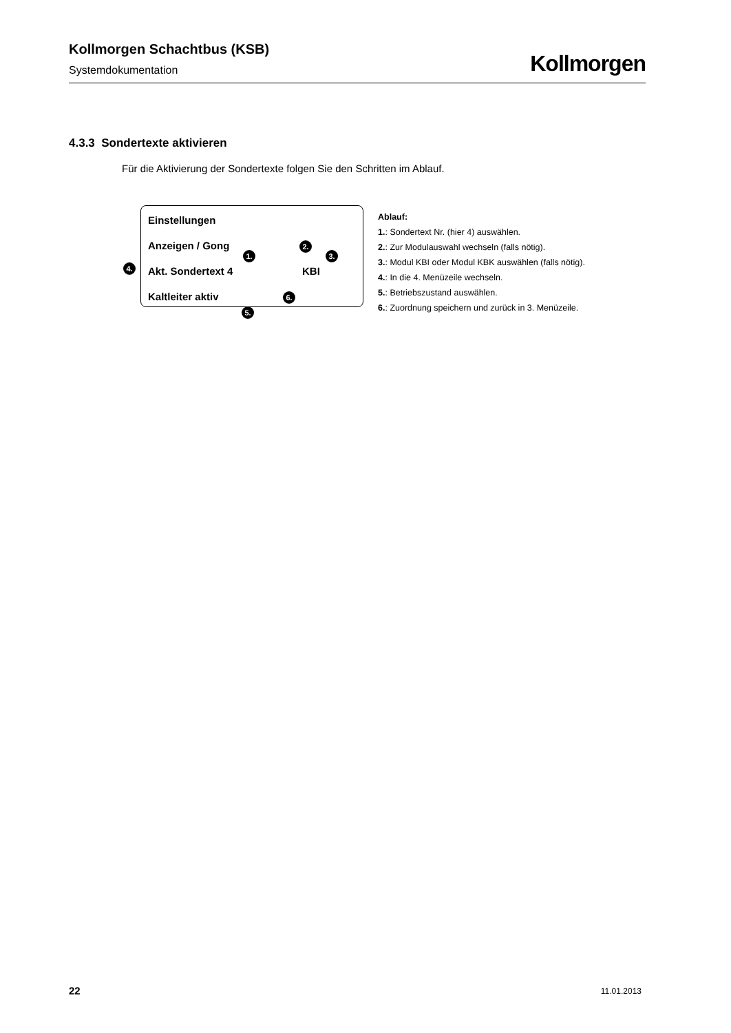Kollmorgen Schachtbus (KSB)
Systemdokumentation
Kollmorgen
4.3.3 Sondertexte aktivieren
Für die Aktivierung der Sondertexte folgen Sie den Schritten im Ablauf.
Einstellungen
Anzeigen / Gong
Akt. Sondertext 4 KBI
Kaltleiter aktiv
1.
2.
3.
4.
5.
6.
Ablauf:
1.: Sondertext Nr. (hier 4) auswählen.
2.: Zur Modulauswahl wechseln (falls nötig).
3.: Modul KBI oder Modul KBK auswählen (falls nötig).
4.: In die 4. Menüzeile wechseln.
5.: Betriebszustand auswählen.
6.: Zuordnung speichern und zurück in 3. Menüzeile.
22 11.01.2013